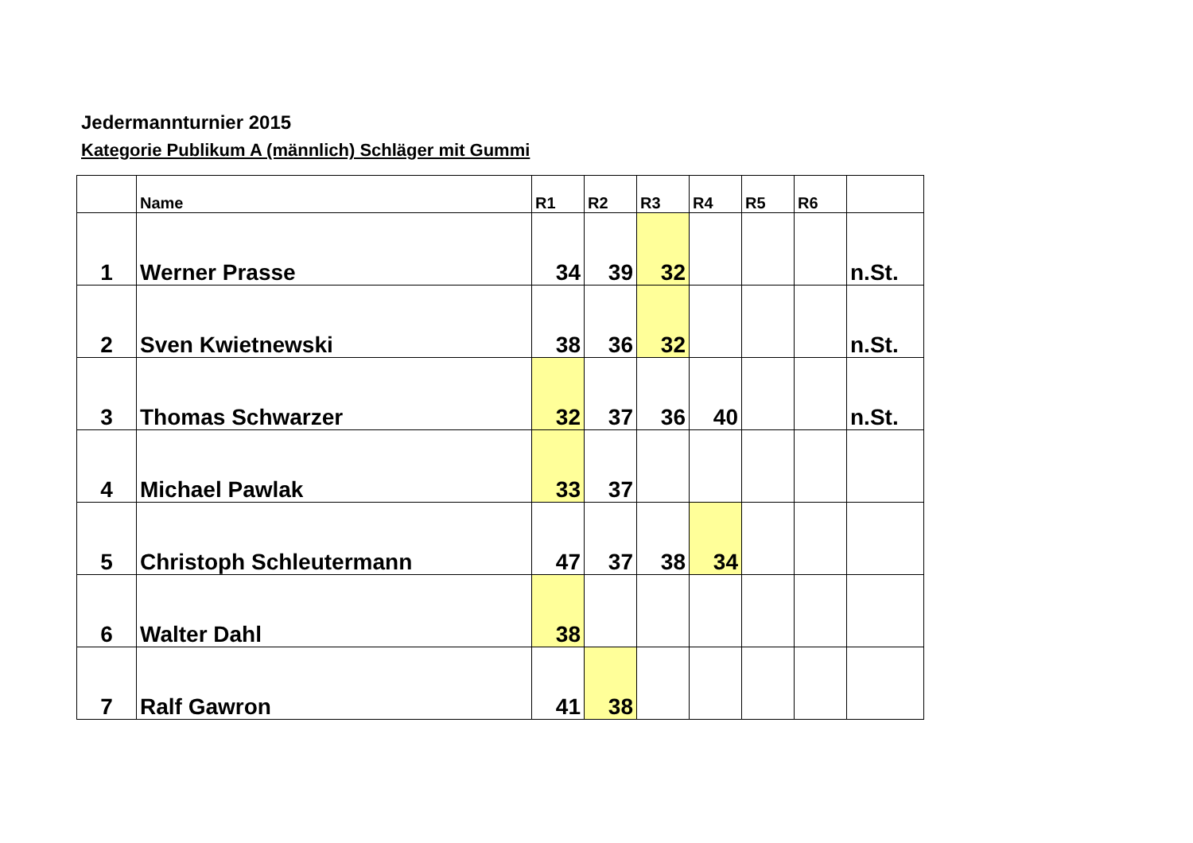Jedermannturnier 2015
Kategorie Publikum A (männlich) Schläger mit Gummi
| | Name | R1 | R2 | R3 | R4 | R5 | R6 | |
| --- | --- | --- | --- | --- | --- | --- | --- | --- |
| 1 | Werner Prasse | 34 | 39 | 32 | | | | n.St. |
| 2 | Sven Kwietnewski | 38 | 36 | 32 | | | | n.St. |
| 3 | Thomas Schwarzer | 32 | 37 | 36 | 40 | | | n.St. |
| 4 | Michael Pawlak | 33 | 37 | | | | | |
| 5 | Christoph Schleutermann | 47 | 37 | 38 | 34 | | | |
| 6 | Walter Dahl | 38 | | | | | | |
| 7 | Ralf Gawron | 41 | 38 | | | | | |